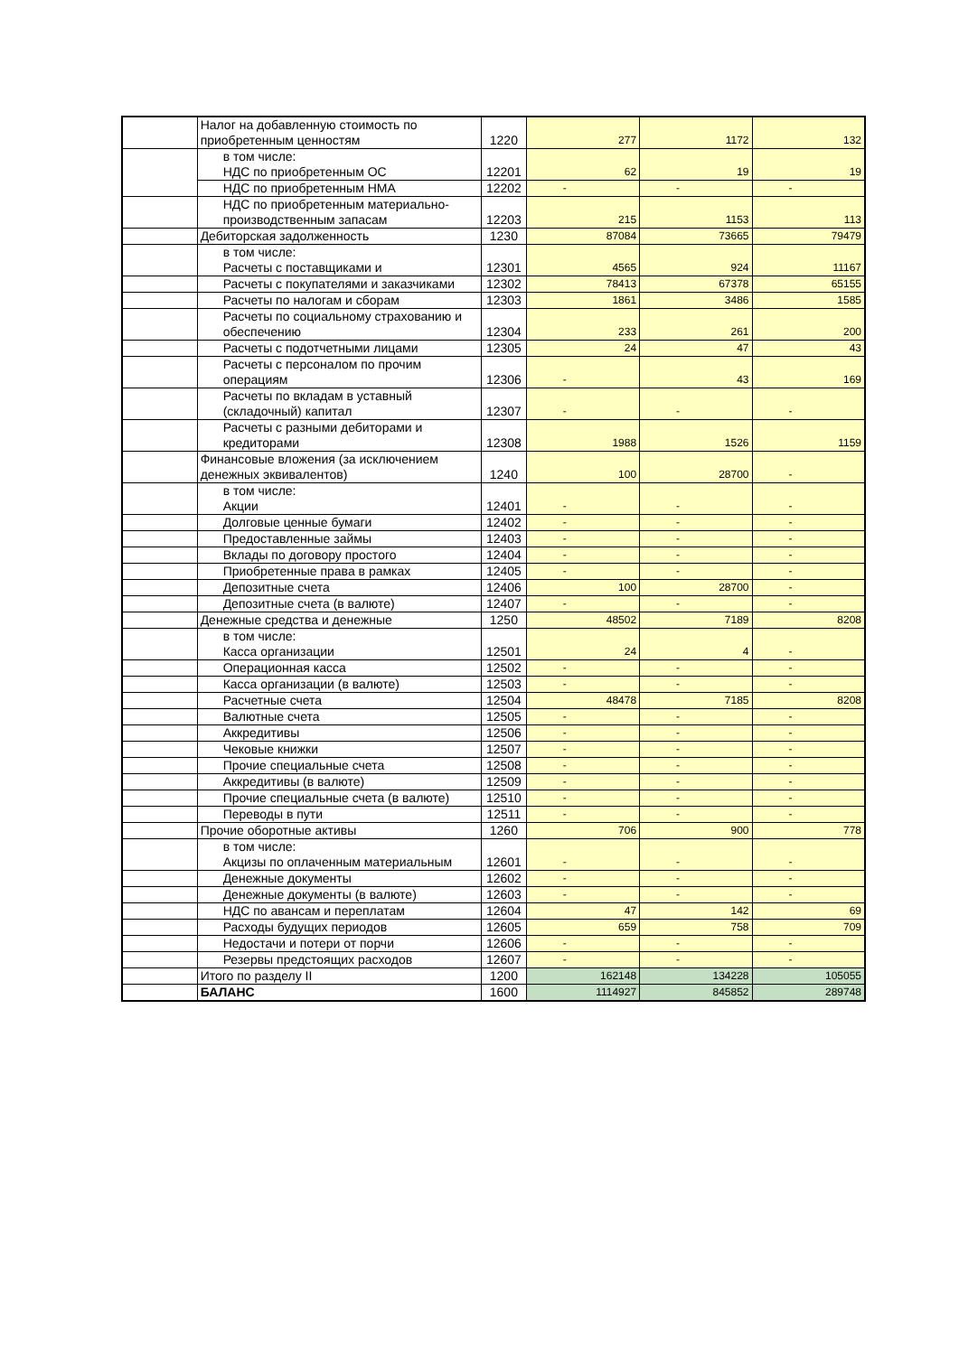| | Налог на добавленную стоимость по приобретенным ценностям | 1220 | 277 | 1172 | 132 |
| | в том числе: НДС по приобретенным ОС | 12201 | 62 | 19 | 19 |
| | НДС по приобретенным НМА | 12202 | - | - | - |
| | НДС по приобретенным материально-производственным запасам | 12203 | 215 | 1153 | 113 |
| | Дебиторская задолженность | 1230 | 87084 | 73665 | 79479 |
| | в том числе: Расчеты с поставщиками и | 12301 | 4565 | 924 | 11167 |
| | Расчеты с покупателями и заказчиками | 12302 | 78413 | 67378 | 65155 |
| | Расчеты по налогам и сборам | 12303 | 1861 | 3486 | 1585 |
| | Расчеты по социальному страхованию и обеспечению | 12304 | 233 | 261 | 200 |
| | Расчеты с подотчетными лицами | 12305 | 24 | 47 | 43 |
| | Расчеты с персоналом по прочим операциям | 12306 | - | 43 | 169 |
| | Расчеты по вкладам в уставный (складочный) капитал | 12307 | - | - | - |
| | Расчеты с разными дебиторами и кредиторами | 12308 | 1988 | 1526 | 1159 |
| | Финансовые вложения (за исключением денежных эквивалентов) | 1240 | 100 | 28700 | - |
| | в том числе: Акции | 12401 | - | - | - |
| | Долговые ценные бумаги | 12402 | - | - | - |
| | Предоставленные займы | 12403 | - | - | - |
| | Вклады по договору простого | 12404 | - | - | - |
| | Приобретенные права в рамках | 12405 | - | - | - |
| | Депозитные счета | 12406 | 100 | 28700 | - |
| | Депозитные счета (в валюте) | 12407 | - | - | - |
| | Денежные средства и денежные | 1250 | 48502 | 7189 | 8208 |
| | в том числе: Касса организации | 12501 | 24 | 4 | - |
| | Операционная касса | 12502 | - | - | - |
| | Касса организации (в валюте) | 12503 | - | - | - |
| | Расчетные счета | 12504 | 48478 | 7185 | 8208 |
| | Валютные счета | 12505 | - | - | - |
| | Аккредитивы | 12506 | - | - | - |
| | Чековые книжки | 12507 | - | - | - |
| | Прочие специальные счета | 12508 | - | - | - |
| | Аккредитивы (в валюте) | 12509 | - | - | - |
| | Прочие специальные счета (в валюте) | 12510 | - | - | - |
| | Переводы в пути | 12511 | - | - | - |
| | Прочие оборотные активы | 1260 | 706 | 900 | 778 |
| | в том числе: Акцизы по оплаченным материальным | 12601 | - | - | - |
| | Денежные документы | 12602 | - | - | - |
| | Денежные документы (в валюте) | 12603 | - | - | - |
| | НДС по авансам и переплатам | 12604 | 47 | 142 | 69 |
| | Расходы будущих периодов | 12605 | 659 | 758 | 709 |
| | Недостачи и потери от порчи | 12606 | - | - | - |
| | Резервы предстоящих расходов | 12607 | - | - | - |
| | Итого по разделу II | 1200 | 162148 | 134228 | 105055 |
| | БАЛАНС | 1600 | 1114927 | 845852 | 289748 |